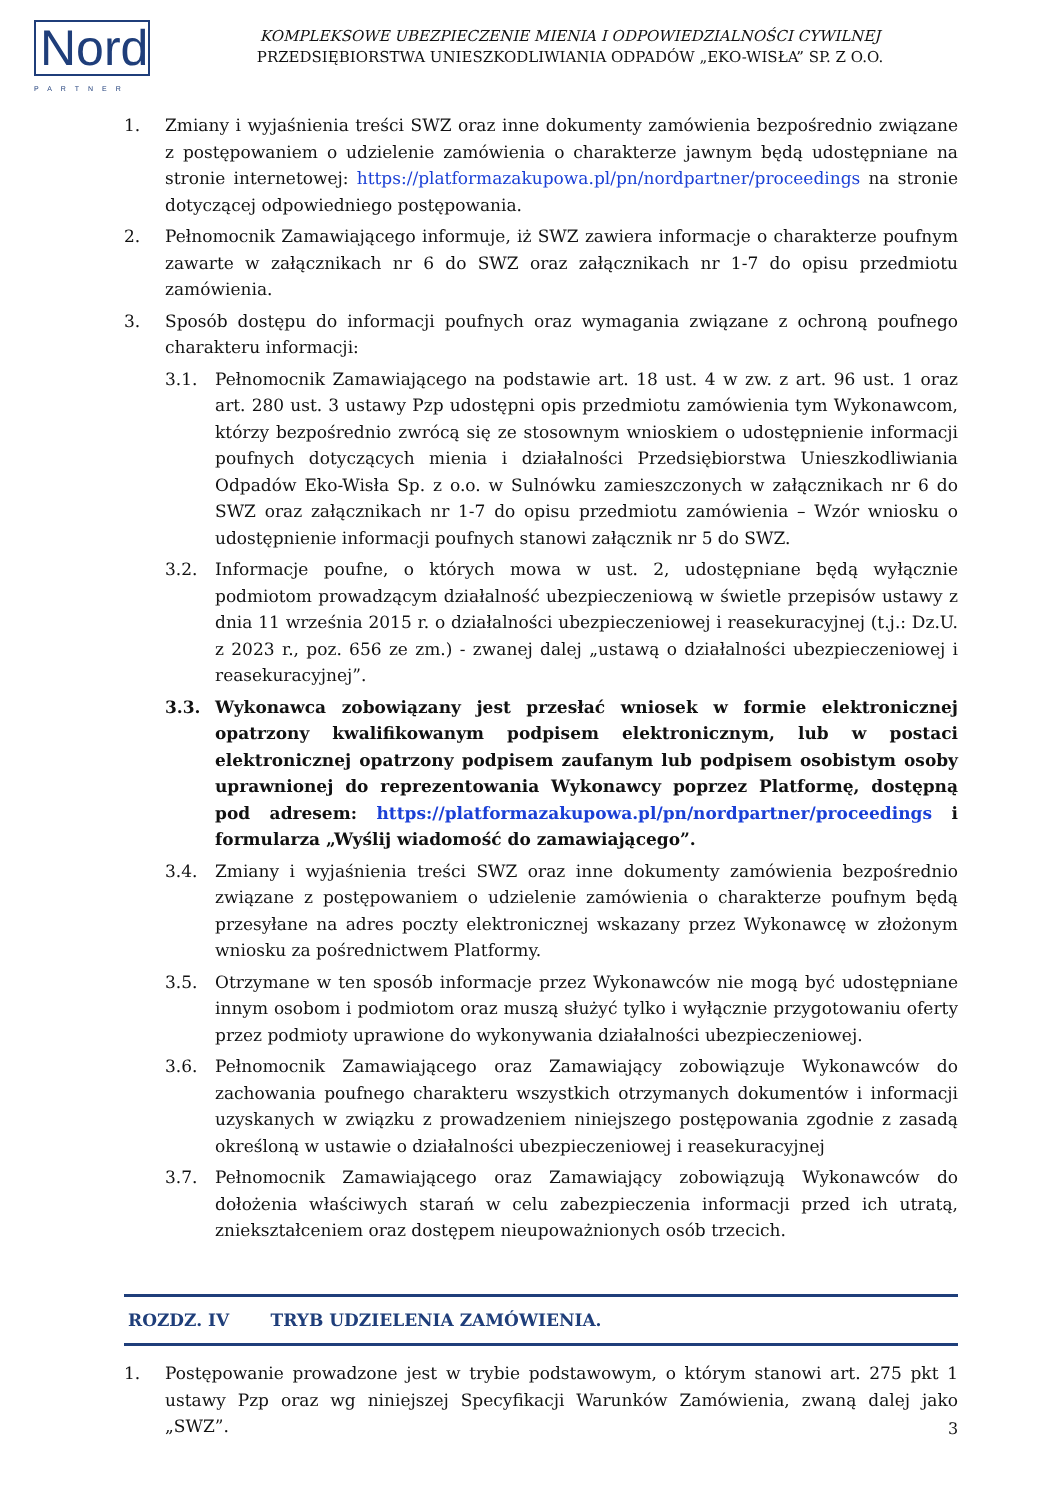Nord
PARTNER
KOMPLEKSOWE UBEZPIECZENIE MIENIA I ODPOWIEDZIALNOŚCI CYWILNEJ
PRZEDSIĘBIORSTWA UNIESZKODLIWIANIA ODPADÓW „EKO-WISŁA” SP. Z O.O.
1. Zmiany i wyjaśnienia treści SWZ oraz inne dokumenty zamówienia bezpośrednio związane z postępowaniem o udzielenie zamówienia o charakterze jawnym będą udostępniane na stronie internetowej: https://platformazakupowa.pl/pn/nordpartner/proceedings na stronie dotyczącej odpowiedniego postępowania.
2. Pełnomocnik Zamawiającego informuje, iż SWZ zawiera informacje o charakterze poufnym zawarte w załącznikach nr 6 do SWZ oraz załącznikach nr 1-7 do opisu przedmiotu zamówienia.
3. Sposób dostępu do informacji poufnych oraz wymagania związane z ochroną poufnego charakteru informacji:
3.1. Pełnomocnik Zamawiającego na podstawie art. 18 ust. 4 w zw. z art. 96 ust. 1 oraz art. 280 ust. 3 ustawy Pzp udostępni opis przedmiotu zamówienia tym Wykonawcom, którzy bezpośrednio zwrócą się ze stosownym wnioskiem o udostępnienie informacji poufnych dotyczących mienia i działalności Przedsiębiorstwa Unieszkodliwiania Odpadów Eko-Wisła Sp. z o.o. w Sulnówku zamieszczonych w załącznikach nr 6 do SWZ oraz załącznikach nr 1-7 do opisu przedmiotu zamówienia – Wzór wniosku o udostępnienie informacji poufnych stanowi załącznik nr 5 do SWZ.
3.2. Informacje poufne, o których mowa w ust. 2, udostępniane będą wyłącznie podmiotom prowadzącym działalność ubezpieczeniową w świetle przepisów ustawy z dnia 11 września 2015 r. o działalności ubezpieczeniowej i reasekuracyjnej (t.j.: Dz.U. z 2023 r., poz. 656 ze zm.) - zwanej dalej „ustawą o działalności ubezpieczeniowej i reasekuracyjnej”.
3.3. Wykonawca zobowiązany jest przesłać wniosek w formie elektronicznej opatrzony kwalifikowanym podpisem elektronicznym, lub w postaci elektronicznej opatrzony podpisem zaufanym lub podpisem osobistym osoby uprawnionej do reprezentowania Wykonawcy poprzez Platformę, dostępną pod adresem: https://platformazakupowa.pl/pn/nordpartner/proceedings i formularza „Wyślij wiadomość do zamawiającego”.
3.4. Zmiany i wyjaśnienia treści SWZ oraz inne dokumenty zamówienia bezpośrednio związane z postępowaniem o udzielenie zamówienia o charakterze poufnym będą przesyłane na adres poczty elektronicznej wskazany przez Wykonawcę w złożonym wniosku za pośrednictwem Platformy.
3.5. Otrzymane w ten sposób informacje przez Wykonawców nie mogą być udostępniane innym osobom i podmiotom oraz muszą służyć tylko i wyłącznie przygotowaniu oferty przez podmioty uprawione do wykonywania działalności ubezpieczeniowej.
3.6. Pełnomocnik Zamawiającego oraz Zamawiający zobowiązuje Wykonawców do zachowania poufnego charakteru wszystkich otrzymanych dokumentów i informacji uzyskanych w związku z prowadzeniem niniejszego postępowania zgodnie z zasadą określoną w ustawie o działalności ubezpieczeniowej i reasekuracyjnej
3.7. Pełnomocnik Zamawiającego oraz Zamawiający zobowiązują Wykonawców do dołożenia właściwych starań w celu zabezpieczenia informacji przed ich utratą, zniekształceniem oraz dostępem nieupoważnionych osób trzecich.
ROZDZ. IV TRYB UDZIELENIA ZAMÓWIENIA.
1. Postępowanie prowadzone jest w trybie podstawowym, o którym stanowi art. 275 pkt 1 ustawy Pzp oraz wg niniejszej Specyfikacji Warunków Zamówienia, zwaną dalej jako „SWZ”.
3